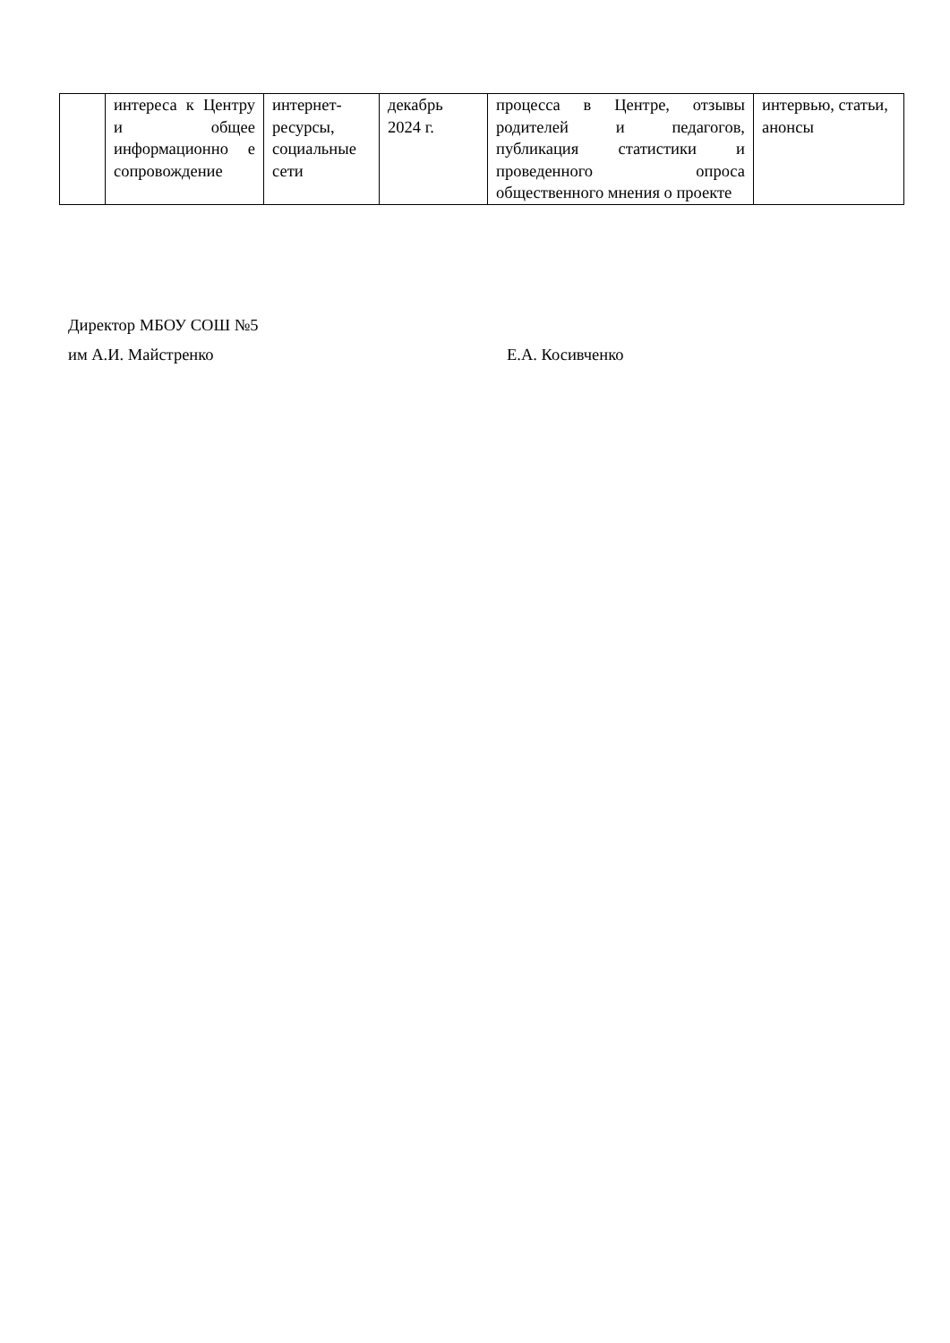| | интереса к Центру и общее информационно е сопровождение | интернет-ресурсы, социальные сети | декабрь 2024 г. | процесса в Центре, отзывы родителей и педагогов, публикация статистики и проведенного опроса общественного мнения о проекте | интервью, статьи, анонсы |
Директор МБОУ СОШ №5
им А.И. Майстренко Е.А. Косивченко